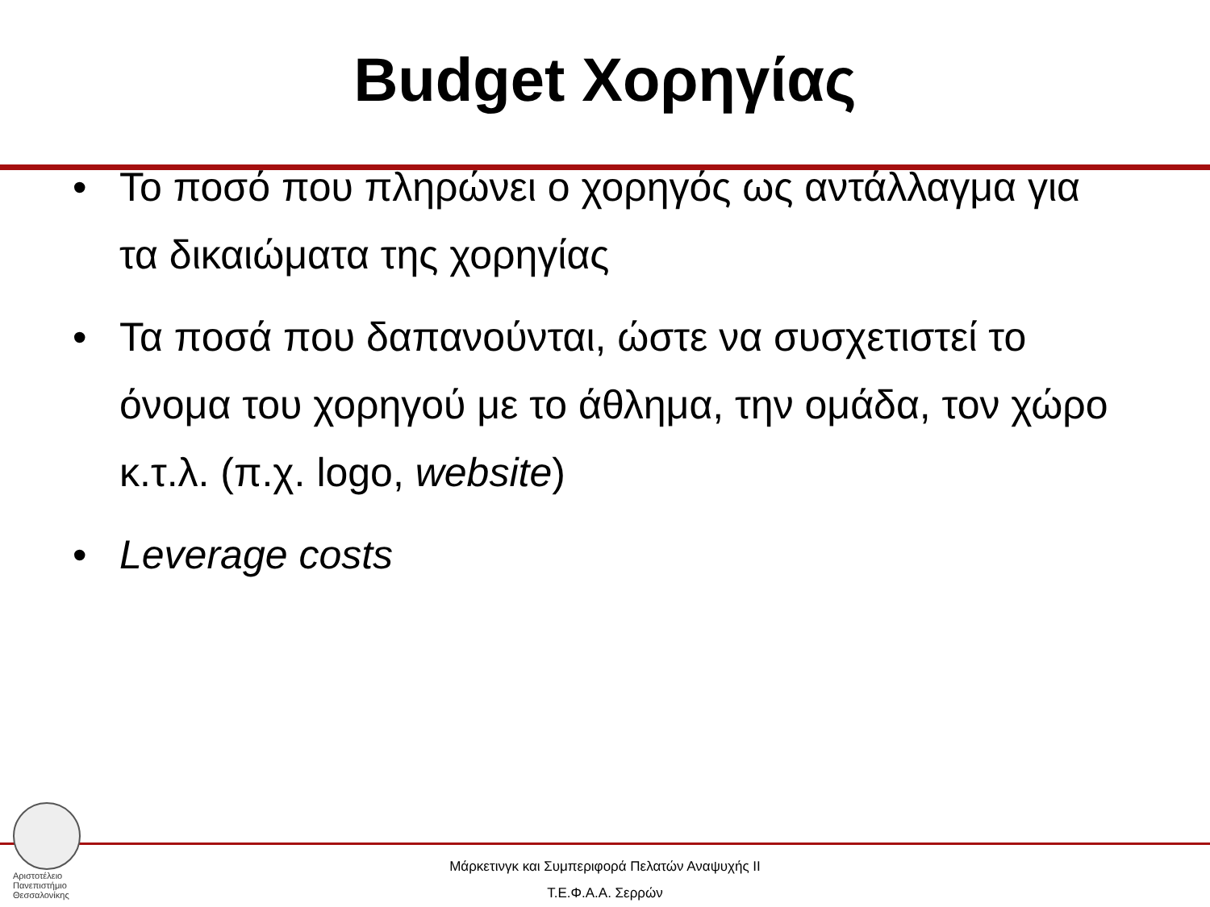Budget Χορηγίας
• Το ποσό που πληρώνει ο χορηγός ως αντάλλαγμα για τα δικαιώματα της χορηγίας
• Τα ποσά που δαπανούνται, ώστε να συσχετιστεί το όνομα του χορηγού με το άθλημα, την ομάδα, τον χώρο κ.τ.λ. (π.χ. logo, website)
• Leverage costs
Αριστοτέλειο
Πανεπιστήμιο
Θεσσαλονίκης
Μάρκετινγκ και Συμπεριφορά Πελατών Αναψυχής ΙΙ
Τ.Ε.Φ.Α.Α. Σερρών